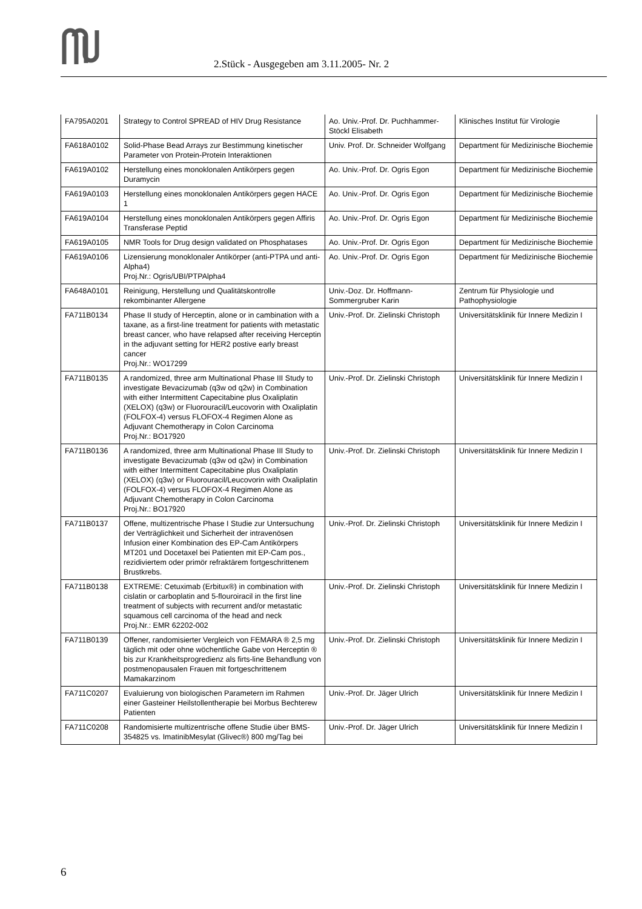2.Stück - Ausgegeben am 3.11.2005- Nr. 2
| FA795A0201 | Strategy to Control SPREAD of HIV Drug Resistance | Ao. Univ.-Prof. Dr. Puchhammer-Stöckl Elisabeth | Klinisches Institut für Virologie |
| FA618A0102 | Solid-Phase Bead Arrays zur Bestimmung kinetischer Parameter von Protein-Protein Interaktionen | Univ. Prof. Dr. Schneider Wolfgang | Department für Medizinische Biochemie |
| FA619A0102 | Herstellung eines monoklonalen Antikörpers gegen Duramycin | Ao. Univ.-Prof. Dr. Ogris Egon | Department für Medizinische Biochemie |
| FA619A0103 | Herstellung eines monoklonalen Antikörpers gegen HACE 1 | Ao. Univ.-Prof. Dr. Ogris Egon | Department für Medizinische Biochemie |
| FA619A0104 | Herstellung eines monoklonalen Antikörpers gegen Affiris Transferase Peptid | Ao. Univ.-Prof. Dr. Ogris Egon | Department für Medizinische Biochemie |
| FA619A0105 | NMR Tools for Drug design validated on Phosphatases | Ao. Univ.-Prof. Dr. Ogris Egon | Department für Medizinische Biochemie |
| FA619A0106 | Lizensierung monoklonaler Antikörper (anti-PTPA und anti-Alpha4) Proj.Nr.: Ogris/UBI/PTPAlpha4 | Ao. Univ.-Prof. Dr. Ogris Egon | Department für Medizinische Biochemie |
| FA648A0101 | Reinigung, Herstellung und Qualitätskontrolle rekombinanter Allergene | Univ.-Doz. Dr. Hoffmann-Sommergruber Karin | Zentrum für Physiologie und Pathophysiologie |
| FA711B0134 | Phase II study of Herceptin, alone or in cambination with a taxane, as a first-line treatment for patients with metastatic breast cancer, who have relapsed after receiving Herceptin in the adjuvant setting for HER2 postive early breast cancer Proj.Nr.: WO17299 | Univ.-Prof. Dr. Zielinski Christoph | Universitätsklinik für Innere Medizin I |
| FA711B0135 | A randomized, three arm Multinational Phase III Study to investigate Bevacizumab (q3w od q2w) in Combination with either Intermittent Capecitabine plus Oxaliplatin (XELOX) (q3w) or Fluorouracil/Leucovorin with Oxaliplatin (FOLFOX-4) versus FLOFOX-4 Regimen Alone as Adjuvant Chemotherapy in Colon Carcinoma Proj.Nr.: BO17920 | Univ.-Prof. Dr. Zielinski Christoph | Universitätsklinik für Innere Medizin I |
| FA711B0136 | A randomized, three arm Multinational Phase III Study to investigate Bevacizumab (q3w od q2w) in Combination with either Intermittent Capecitabine plus Oxaliplatin (XELOX) (q3w) or Fluorouracil/Leucovorin with Oxaliplatin (FOLFOX-4) versus FLOFOX-4 Regimen Alone as Adjuvant Chemotherapy in Colon Carcinoma Proj.Nr.: BO17920 | Univ.-Prof. Dr. Zielinski Christoph | Universitätsklinik für Innere Medizin I |
| FA711B0137 | Offene, multizentrische Phase I Studie zur Untersuchung der Verträglichkeit und Sicherheit der intravenösen Infusion einer Kombination des EP-Cam Antikörpers MT201 und Docetaxel bei Patienten mit EP-Cam pos., rezidiviertem oder primör refraktärem fortgeschrittenem Brustkrebs. | Univ.-Prof. Dr. Zielinski Christoph | Universitätsklinik für Innere Medizin I |
| FA711B0138 | EXTREME: Cetuximab (Erbitux®) in combination with cislatin or carboplatin and 5-flouroiracil in the first line treatment of subjects with recurrent and/or metastatic squamous cell carcinoma of the head and neck Proj.Nr.: EMR 62202-002 | Univ.-Prof. Dr. Zielinski Christoph | Universitätsklinik für Innere Medizin I |
| FA711B0139 | Offener, randomisierter Vergleich von FEMARA ® 2,5 mg täglich mit oder ohne wöchentliche Gabe von Herceptin ® bis zur Krankheitsprogredienz als firts-line Behandlung von postmenopausalen Frauen mit fortgeschrittenem Mamakarzinom | Univ.-Prof. Dr. Zielinski Christoph | Universitätsklinik für Innere Medizin I |
| FA711C0207 | Evaluierung von biologischen Parametern im Rahmen einer Gasteiner Heilstollentherapie bei Morbus Bechterew Patienten | Univ.-Prof. Dr. Jäger Ulrich | Universitätsklinik für Innere Medizin I |
| FA711C0208 | Randomisierte multizentrische offene Studie über BMS-354825 vs. ImatinibMesylat (Glivec®) 800 mg/Tag bei | Univ.-Prof. Dr. Jäger Ulrich | Universitätsklinik für Innere Medizin I |
6